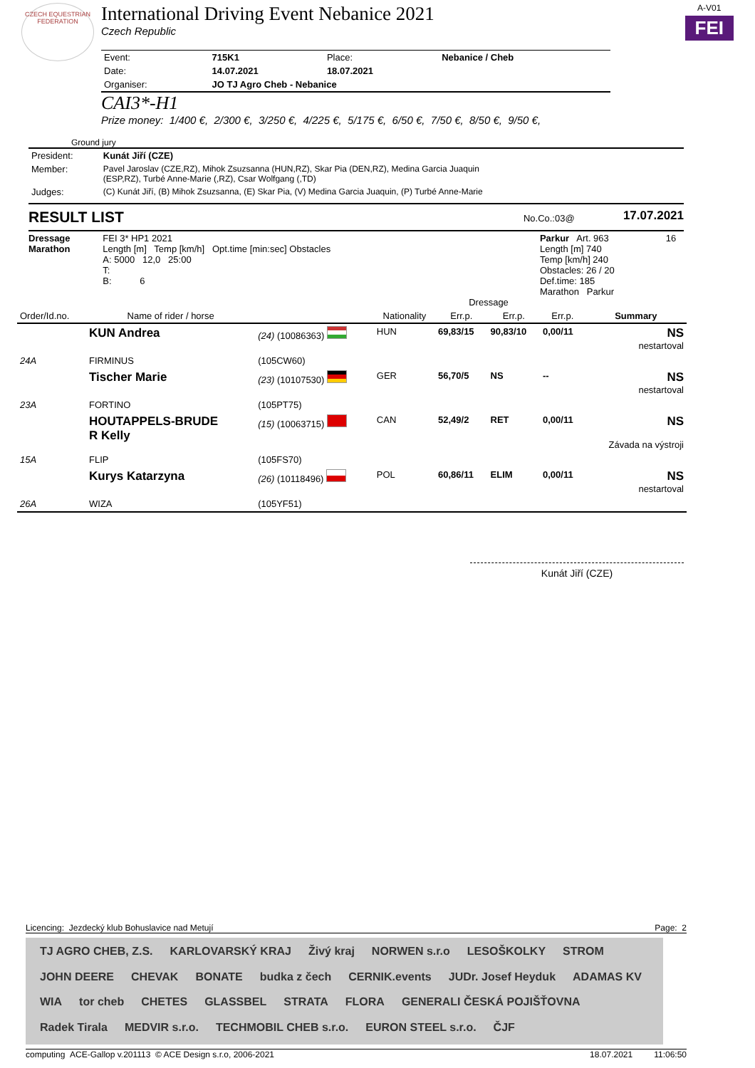CZECH EQUESTRIAN FEDERATION
International Driving Event Nebanice 2021
Czech Republic
| Event: | 715K1 | Place: | Nebanice / Cheb |
| Date: | 14.07.2021 | 18.07.2021 | |
| Organiser: | JO TJ Agro Cheb - Nebanice | | |
CAI3*-H1
Prize money: 1/400 €, 2/300 €, 3/250 €, 4/225 €, 5/175 €, 6/50 €, 7/50 €, 8/50 €, 9/50 €,
A-V01
FEI
Ground jury
| President: | Kunát Jiří (CZE) |
| Member: | Pavel Jaroslav (CZE,RZ), Mihok Zsuzsanna (HUN,RZ), Skar Pia (DEN,RZ), Medina Garcia Juaquin (ESP,RZ), Turbé Anne-Marie (,RZ), Csar Wolfgang (,TD) |
| Judges: | (C) Kunát Jiří, (B) Mihok Zsuzsanna, (E) Skar Pia, (V) Medina Garcia Juaquin, (P) Turbé Anne-Marie |
RESULT LIST
No.Co.:03@
17.07.2021
| Dressage Marathon | FEI 3* HP1 2021 Length [m] Temp [km/h] Opt.time [min:sec] Obstacles A: 5000 12,0 25:00 T: B: 6 | Dressage | Parkur Art. 963 Length [m] 740 Temp [km/h] 240 Obstacles: 26 / 20 Def.time: 185 Marathon Parkur | 16 |
| Order/Id.no. | Name of rider / horse | | Nationality | Err.p. | Err.p. | Err.p. | Summary |
| --- | --- | --- | --- | --- | --- | --- | --- |
| | KUN Andrea | (24) (10086363) | HUN | 69,83/15 | 90,83/10 | 0,00/11 | NS nestartoval |
| 24A | FIRMINUS | (105CW60) | | | | | |
| | Tischer Marie | (23) (10107530) | GER | 56,70/5 | NS | -- | NS nestartoval |
| 23A | FORTINO | (105PT75) | | | | | |
| | HOUTAPPELS-BRUDE R Kelly | (15) (10063715) | CAN | 52,49/2 | RET | 0,00/11 | NS Závada na výstroji |
| 15A | FLIP | (105FS70) | | | | | |
| | Kurys Katarzyna | (26) (10118496) | POL | 60,86/11 | ELIM | 0,00/11 | NS nestartoval |
| 26A | WIZA | (105YF51) | | | | | |
Kunát Jiří (CZE)
Licencing: Jezdecký klub Bohuslavice nad Metují
Page: 2
TJ AGRO CHEB, Z.S. KARLOVARSKÝ KRAJ Živý kraj NORWEN s.r.o LESOŠKOLKY STROM JOHN DEERE CHEVAK BONATE budka z čech CERNIK.events JUDr. Josef Heyduk ADAMAS KV WIA tor cheb CHETES GLASSBEL STRATA FLORA GENERALI ČESKÁ POJIŠŤOVNA Radek Tirala MEDVIR s.r.o. TECHMOBIL CHEB s.r.o. EURON STEEL s.r.o. ČJF
computing ACE-Gallop v.201113 © ACE Design s.r.o, 2006-2021
18.07.2021 11:06:50